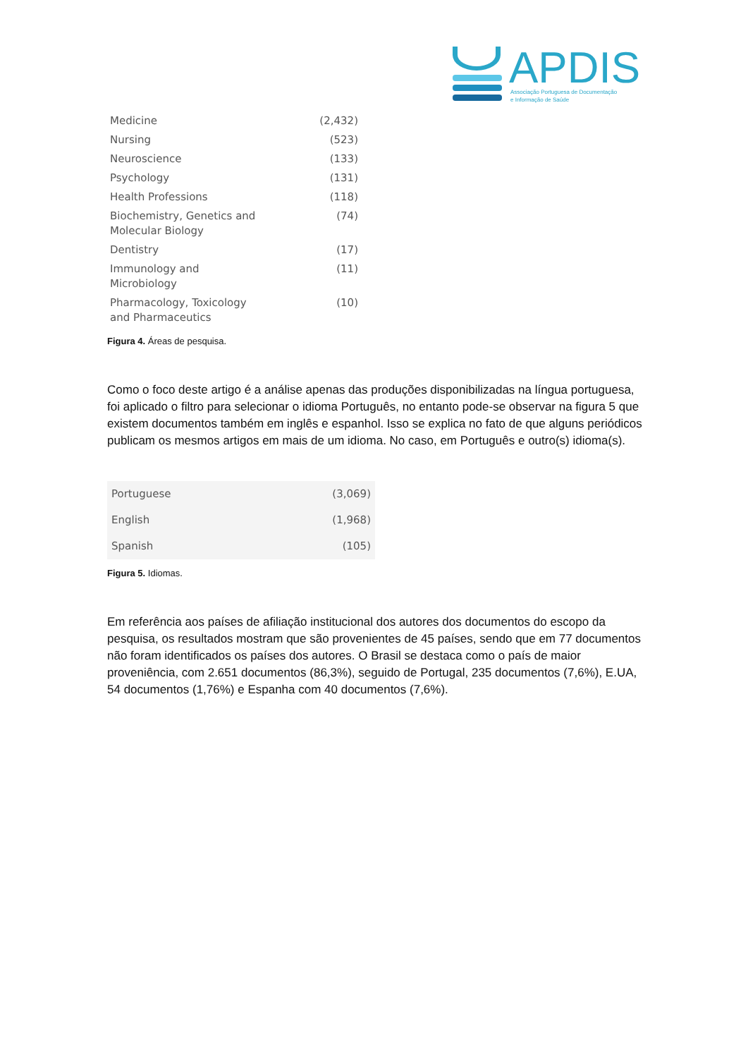APDIS
Associação Portuguesa de Documentação
e Informação de Saúde
| Medicine | (2,432) |
| Nursing | (523) |
| Neuroscience | (133) |
| Psychology | (131) |
| Health Professions | (118) |
| Biochemistry, Genetics and Molecular Biology | (74) |
| Dentistry | (17) |
| Immunology and Microbiology | (11) |
| Pharmacology, Toxicology and Pharmaceutics | (10) |
Figura 4. Áreas de pesquisa.
Como o foco deste artigo é a análise apenas das produções disponibilizadas na língua portuguesa, foi aplicado o filtro para selecionar o idioma Português, no entanto pode-se observar na figura 5 que existem documentos também em inglês e espanhol. Isso se explica no fato de que alguns periódicos publicam os mesmos artigos em mais de um idioma. No caso, em Português e outro(s) idioma(s).
| Portuguese | (3,069) |
| English | (1,968) |
| Spanish | (105) |
Figura 5. Idiomas.
Em referência aos países de afiliação institucional dos autores dos documentos do escopo da pesquisa, os resultados mostram que são provenientes de 45 países, sendo que em 77 documentos não foram identificados os países dos autores. O Brasil se destaca como o país de maior proveniência, com 2.651 documentos (86,3%), seguido de Portugal, 235 documentos (7,6%), E.UA, 54 documentos (1,76%) e Espanha com 40 documentos (7,6%).